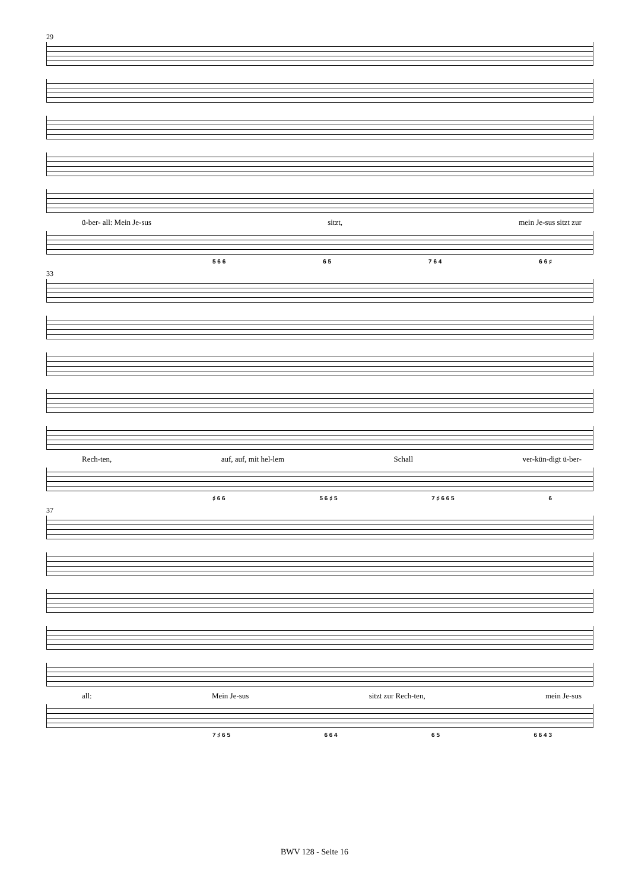29
ü-ber- all: Mein Je-sus sitzt, mein Je-sus sitzt zur
5 6 6 6 5 7 6 4 6 6 ♯
33
Rech-ten, auf, auf, mit hel-lem Schall ver-kün-digt ü-ber-
♯ 6 6 5 6 ♯ 5 7 ♯ 6 6 5 6
37
all: Mein Je-sus sitzt zur Rech-ten, mein Je-sus
7 ♯ 6 5 6 6 4 6 5 6 6 4 3
BWV 128 - Seite 16